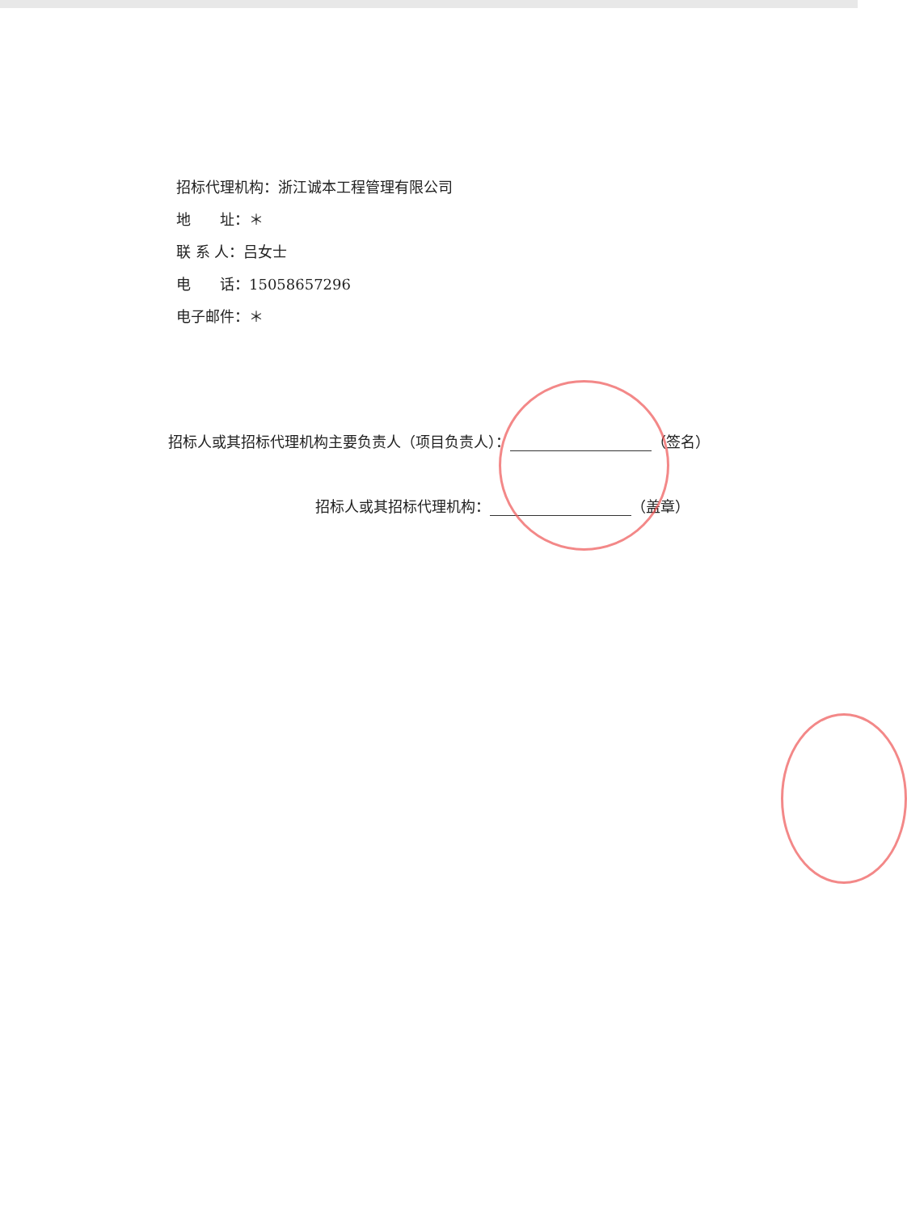招标代理机构：浙江诚本工程管理有限公司
地　　址：＊
联 系 人：吕女士
电　　话：15058657296
电子邮件：＊
招标人或其招标代理机构主要负责人（项目负责人）： （签名）
招标人或其招标代理机构： （盖章）